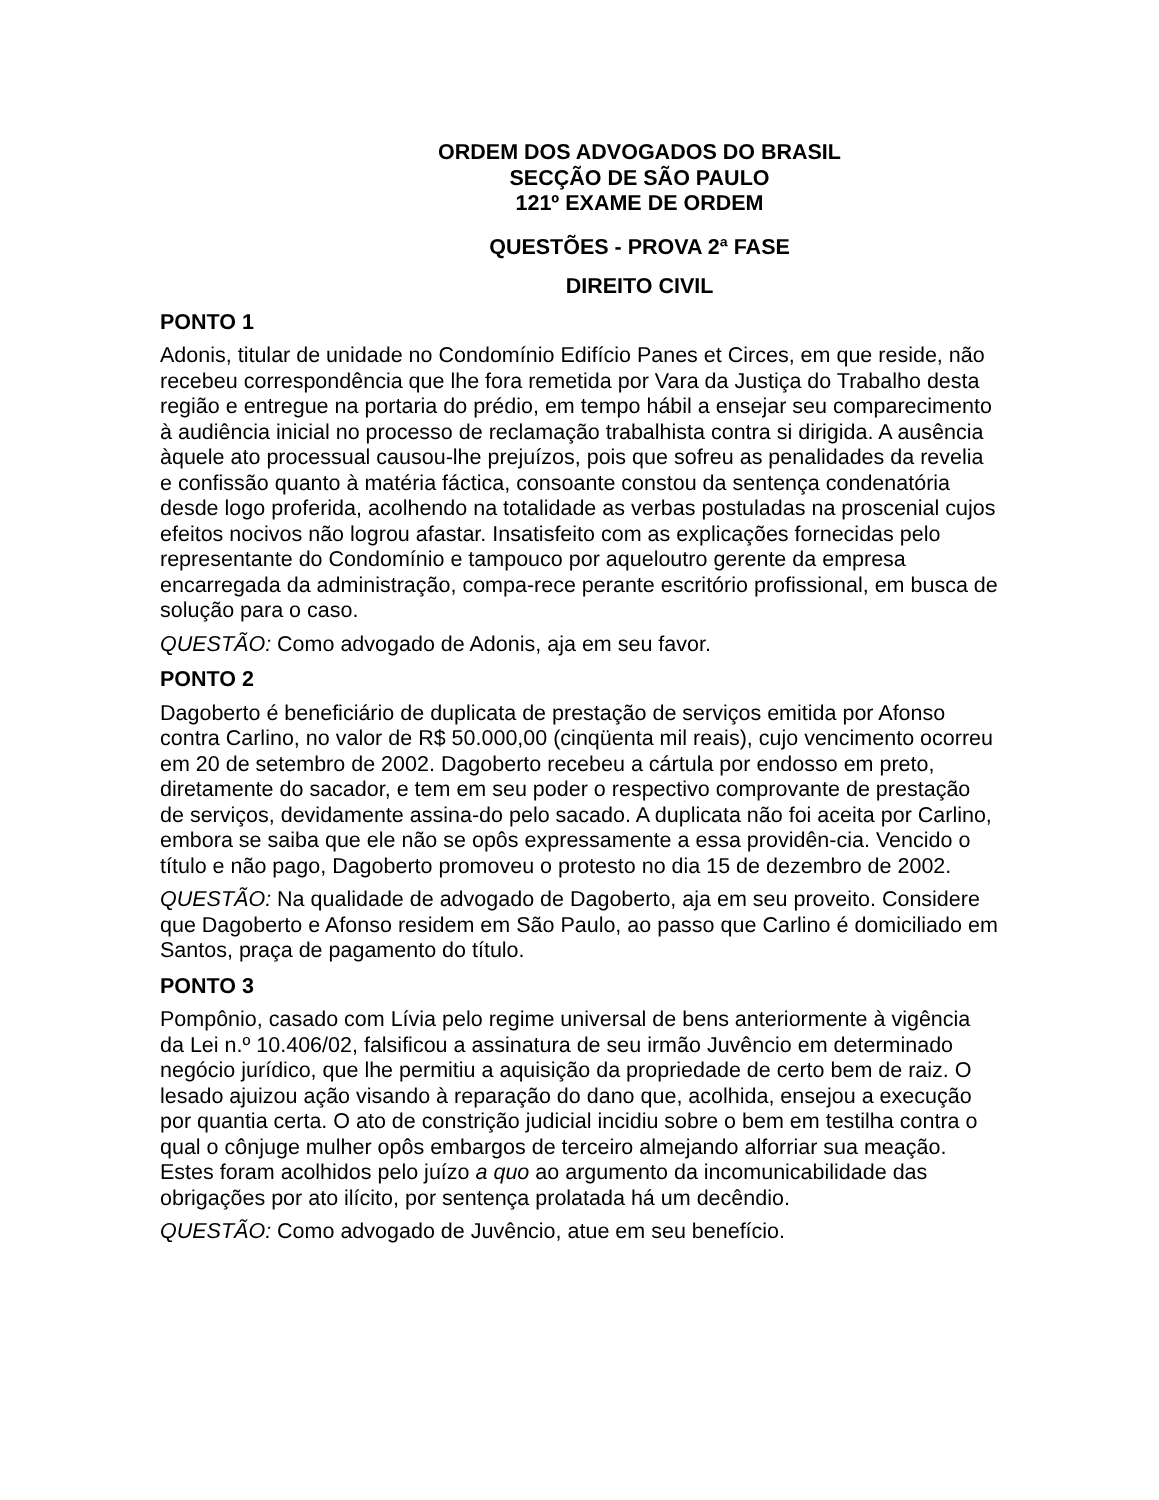ORDEM DOS ADVOGADOS DO BRASIL
SECÇÃO DE SÃO PAULO
121º EXAME DE ORDEM
QUESTÕES - PROVA 2ª FASE
DIREITO CIVIL
PONTO 1
Adonis, titular de unidade no Condomínio Edifício Panes et Circes, em que reside, não recebeu correspondência que lhe fora remetida por Vara da Justiça do Trabalho desta região e entregue na portaria do prédio, em tempo hábil a ensejar seu comparecimento à audiência inicial no processo de reclamação trabalhista contra si dirigida. A ausência àquele ato processual causou-lhe prejuízos, pois que sofreu as penalidades da revelia e confissão quanto à matéria fáctica, consoante constou da sentença condenatória desde logo proferida, acolhendo na totalidade as verbas postuladas na proscenial cujos efeitos nocivos não logrou afastar. Insatisfeito com as explicações fornecidas pelo representante do Condomínio e tampouco por aqueloutro gerente da empresa encarregada da administração, compa-rece perante escritório profissional, em busca de solução para o caso.
QUESTÃO: Como advogado de Adonis, aja em seu favor.
PONTO 2
Dagoberto é beneficiário de duplicata de prestação de serviços emitida por Afonso contra Carlino, no valor de R$ 50.000,00 (cinqüenta mil reais), cujo vencimento ocorreu em 20 de setembro de 2002. Dagoberto recebeu a cártula por endosso em preto, diretamente do sacador, e tem em seu poder o respectivo comprovante de prestação de serviços, devidamente assina-do pelo sacado. A duplicata não foi aceita por Carlino, embora se saiba que ele não se opôs expressamente a essa providên-cia. Vencido o título e não pago, Dagoberto promoveu o protesto no dia 15 de dezembro de 2002.
QUESTÃO: Na qualidade de advogado de Dagoberto, aja em seu proveito. Considere que Dagoberto e Afonso residem em São Paulo, ao passo que Carlino é domiciliado em Santos, praça de pagamento do título.
PONTO 3
Pompônio, casado com Lívia pelo regime universal de bens anteriormente à vigência da Lei n.º 10.406/02, falsificou a assinatura de seu irmão Juvêncio em determinado negócio jurídico, que lhe permitiu a aquisição da propriedade de certo bem de raiz. O lesado ajuizou ação visando à reparação do dano que, acolhida, ensejou a execução por quantia certa. O ato de constrição judicial incidiu sobre o bem em testilha contra o qual o cônjuge mulher opôs embargos de terceiro almejando alforriar sua meação. Estes foram acolhidos pelo juízo a quo ao argumento da incomunicabilidade das obrigações por ato ilícito, por sentença prolatada há um decêndio.
QUESTÃO: Como advogado de Juvêncio, atue em seu benefício.